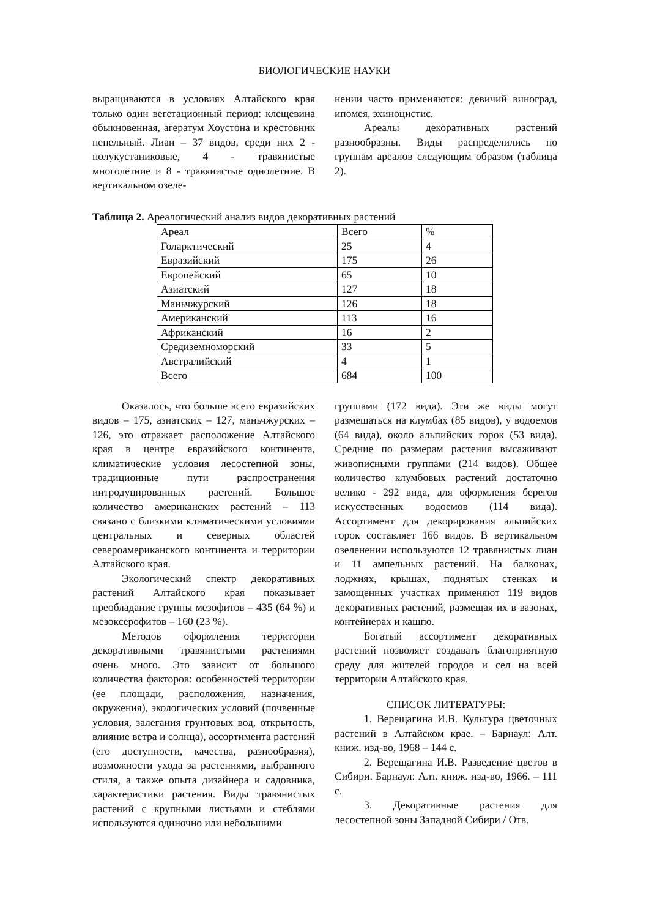БИОЛОГИЧЕСКИЕ НАУКИ
выращиваются в условиях Алтайского края только один вегетационный период: клещевина обыкновенная, агератум Хоустона и крестовник пепельный. Лиан – 37 видов, среди них 2 - полукустаниковые, 4 - травянистые многолетние и 8 - травянистые однолетние. В вертикальном озеле-
нении часто применяются: девичий виноград, ипомея, эхиноцистис.
Ареалы декоративных растений разнообразны. Виды распределились по группам ареалов следующим образом (таблица 2).
Таблица 2. Ареалогический анализ видов декоративных растений
| Ареал | Всего | % |
| Голарктический | 25 | 4 |
| Евразийский | 175 | 26 |
| Европейский | 65 | 10 |
| Азиатский | 127 | 18 |
| Маньчжурский | 126 | 18 |
| Американский | 113 | 16 |
| Африканский | 16 | 2 |
| Средиземноморский | 33 | 5 |
| Австралийский | 4 | 1 |
| Всего | 684 | 100 |
Оказалось, что больше всего евразийских видов – 175, азиатских – 127, маньчжурских – 126, это отражает расположение Алтайского края в центре евразийского континента, климатические условия лесостепной зоны, традиционные пути распространения интродуцированных растений. Большое количество американских растений – 113 связано с близкими климатическими условиями центральных и северных областей североамериканского континента и территории Алтайского края.
Экологический спектр декоративных растений Алтайского края показывает преобладание группы мезофитов – 435 (64 %) и мезоксерофитов – 160 (23 %).
Методов оформления территории декоративными травянистыми растениями очень много. Это зависит от большого количества факторов: особенностей территории (ее площади, расположения, назначения, окружения), экологических условий (почвенные условия, залегания грунтовых вод, открытость, влияние ветра и солнца), ассортимента растений (его доступности, качества, разнообразия), возможности ухода за растениями, выбранного стиля, а также опыта дизайнера и садовника, характеристики растения. Виды травянистых растений с крупными листьями и стеблями используются одиночно или небольшими
группами (172 вида). Эти же виды могут размещаться на клумбах (85 видов), у водоемов (64 вида), около альпийских горок (53 вида). Средние по размерам растения высаживают живописными группами (214 видов). Общее количество клумбовых растений достаточно велико - 292 вида, для оформления берегов искусственных водоемов (114 вида). Ассортимент для декорирования альпийских горок составляет 166 видов. В вертикальном озеленении используются 12 травянистых лиан и 11 ампельных растений. На балконах, лоджиях, крышах, поднятых стенках и замощенных участках применяют 119 видов декоративных растений, размещая их в вазонах, контейнерах и кашпо.
Богатый ассортимент декоративных растений позволяет создавать благоприятную среду для жителей городов и сел на всей территории Алтайского края.
СПИСОК ЛИТЕРАТУРЫ:
1. Верещагина И.В. Культура цветочных растений в Алтайском крае. – Барнаул: Алт. книж. изд-во, 1968 – 144 с.
2. Верещагина И.В. Разведение цветов в Сибири. Барнаул: Алт. книж. изд-во, 1966. – 111 с.
3. Декоративные растения для лесостепной зоны Западной Сибири / Отв.